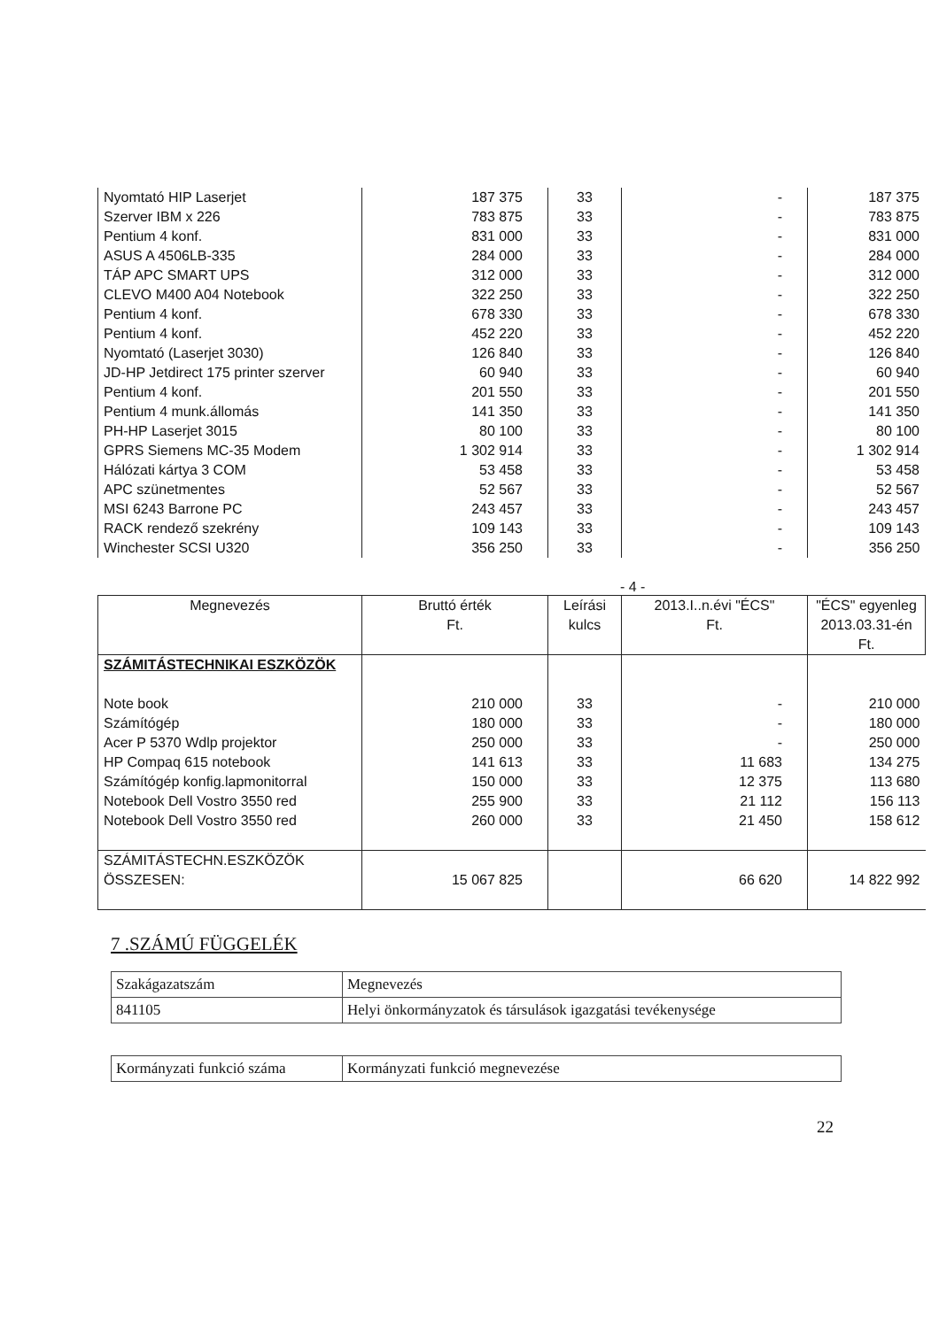| Nyomtató HIP Laserjet | 187 375 | 33 | - | 187 375 |
| Szerver IBM x 226 | 783 875 | 33 | - | 783 875 |
| Pentium 4 konf. | 831 000 | 33 | - | 831 000 |
| ASUS A 4506LB-335 | 284 000 | 33 | - | 284 000 |
| TÁP APC SMART UPS | 312 000 | 33 | - | 312 000 |
| CLEVO M400 A04 Notebook | 322 250 | 33 | - | 322 250 |
| Pentium 4 konf. | 678 330 | 33 | - | 678 330 |
| Pentium 4 konf. | 452 220 | 33 | - | 452 220 |
| Nyomtató (Laserjet 3030) | 126 840 | 33 | - | 126 840 |
| JD-HP Jetdirect 175 printer szerver | 60 940 | 33 | - | 60 940 |
| Pentium 4 konf. | 201 550 | 33 | - | 201 550 |
| Pentium 4 munk.állomás | 141 350 | 33 | - | 141 350 |
| PH-HP Laserjet 3015 | 80 100 | 33 | - | 80 100 |
| GPRS Siemens MC-35 Modem | 1 302 914 | 33 | - | 1 302 914 |
| Hálózati kártya 3 COM | 53 458 | 33 | - | 53 458 |
| APC szünetmentes | 52 567 | 33 | - | 52 567 |
| MSI 6243 Barrone PC | 243 457 | 33 | - | 243 457 |
| RACK rendező szekrény | 109 143 | 33 | - | 109 143 |
| Winchester SCSI U320 | 356 250 | 33 | - | 356 250 |
- 4 -
| Megnevezés | Bruttó érték Ft. | Leírási kulcs | 2013.I..n.évi "ÉCS" Ft. | "ÉCS" egyenleg 2013.03.31-én Ft. |
| --- | --- | --- | --- | --- |
| SZÁMITÁSTECHNIKAI ESZKÖZÖK | | | | |
| Note book | 210 000 | 33 | - | 210 000 |
| Számítógép | 180 000 | 33 | - | 180 000 |
| Acer P 5370 Wdlp projektor | 250 000 | 33 | - | 250 000 |
| HP Compaq 615 notebook | 141 613 | 33 | 11 683 | 134 275 |
| Számítógép konfig.lapmonitorral | 150 000 | 33 | 12 375 | 113 680 |
| Notebook Dell Vostro 3550 red | 255 900 | 33 | 21 112 | 156 113 |
| Notebook Dell Vostro 3550 red | 260 000 | 33 | 21 450 | 158 612 |
| SZÁMITÁSTECHN.ESZKÖZÖK ÖSSZESEN: | 15 067 825 | | 66 620 | 14 822 992 |
7 .SZÁMÚ FÜGGELÉK
| Szakágazatszám | Megnevezés |
| 841105 | Helyi önkormányzatok és társulások igazgatási tevékenysége |
| Kormányzati funkció száma | Kormányzati funkció megnevezése |
22